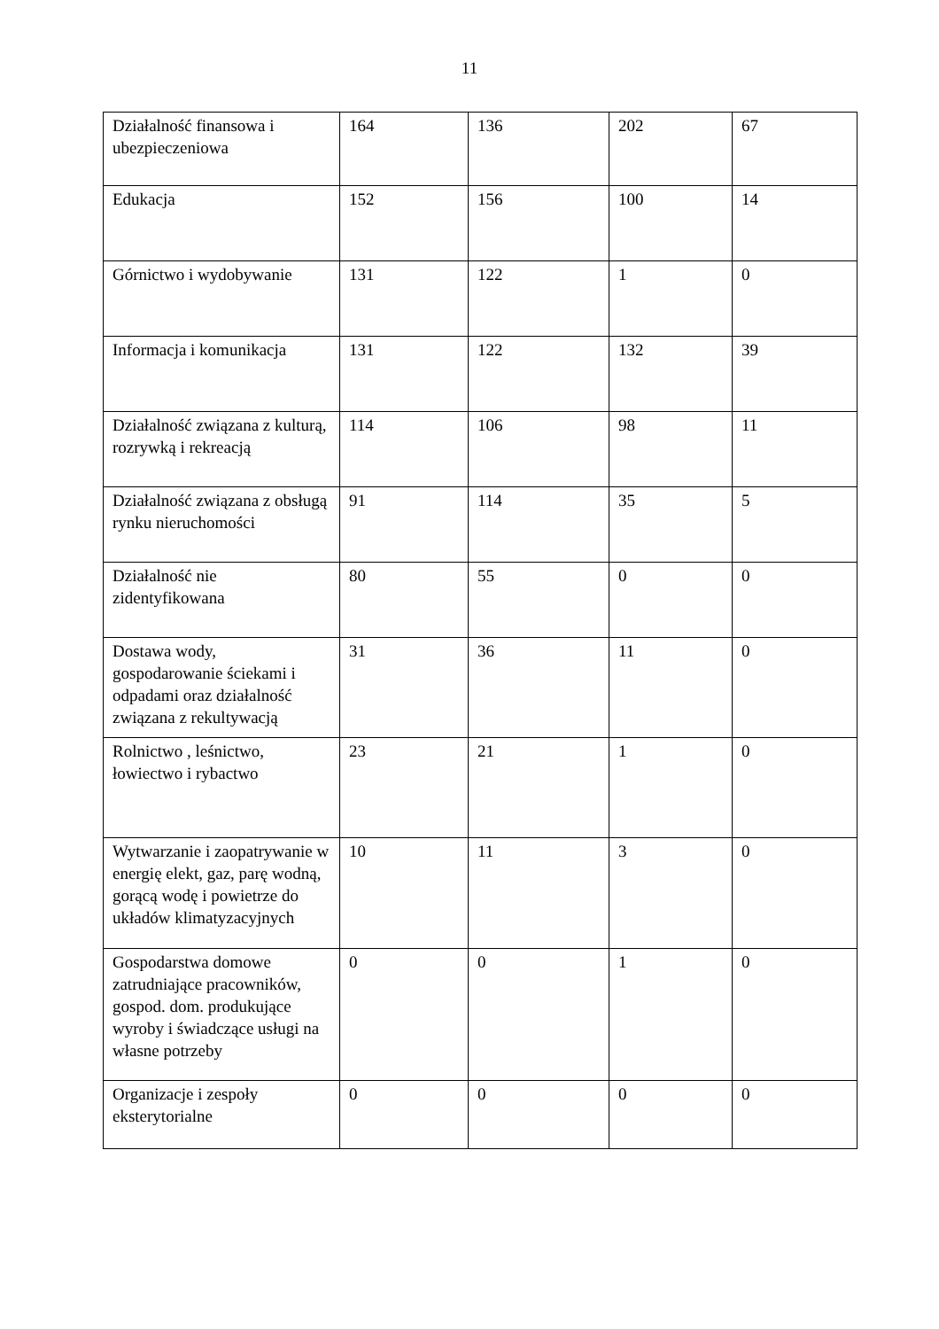11
| Działalność finansowa i ubezpieczeniowa | 164 | 136 | 202 | 67 |
| Edukacja | 152 | 156 | 100 | 14 |
| Górnictwo i wydobywanie | 131 | 122 | 1 | 0 |
| Informacja i komunikacja | 131 | 122 | 132 | 39 |
| Działalność związana z kulturą, rozrywką i rekreacją | 114 | 106 | 98 | 11 |
| Działalność związana z obsługą rynku nieruchomości | 91 | 114 | 35 | 5 |
| Działalność nie zidentyfikowana | 80 | 55 | 0 | 0 |
| Dostawa wody, gospodarowanie ściekami i odpadami oraz działalność związana z rekultywacją | 31 | 36 | 11 | 0 |
| Rolnictwo , leśnictwo, łowiectwo i rybactwo | 23 | 21 | 1 | 0 |
| Wytwarzanie i zaopatrywanie w energię elekt, gaz, parę wodną, gorącą wodę i powietrze do układów klimatyzacyjnych | 10 | 11 | 3 | 0 |
| Gospodarstwa domowe zatrudniające pracowników, gospod. dom. produkujące wyroby i świadczące usługi na własne potrzeby | 0 | 0 | 1 | 0 |
| Organizacje i zespoły eksterytorialne | 0 | 0 | 0 | 0 |